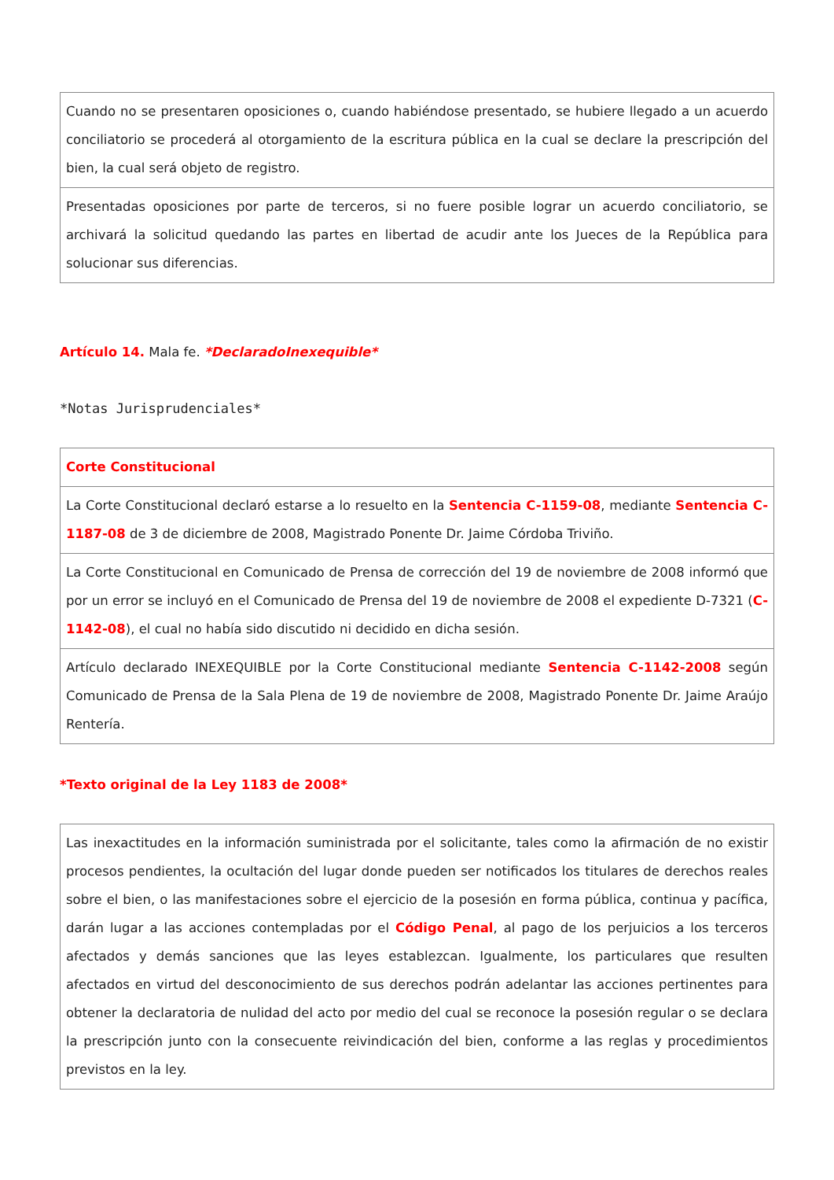| Cuando no se presentaren oposiciones o, cuando habiéndose presentado, se hubiere llegado a un acuerdo conciliatorio se procederá al otorgamiento de la escritura pública en la cual se declare la prescripción del bien, la cual será objeto de registro. |
| Presentadas oposiciones por parte de terceros, si no fuere posible lograr un acuerdo conciliatorio, se archivará la solicitud quedando las partes en libertad de acudir ante los Jueces de la República para solucionar sus diferencias. |
Artículo 14. Mala fe. *DeclaradoInexequible*
*Notas Jurisprudenciales*
| Corte Constitucional |
| La Corte Constitucional declaró estarse a lo resuelto en la Sentencia C-1159-08 , mediante Sentencia C-1187-08 de 3 de diciembre de 2008, Magistrado Ponente Dr. Jaime Córdoba Triviño. |
| La Corte Constitucional en Comunicado de Prensa de corrección del 19 de noviembre de 2008 informó que por un error se incluyó en el Comunicado de Prensa del 19 de noviembre de 2008 el expediente D-7321 ( C-1142-08 ), el cual no había sido discutido ni decidido en dicha sesión. |
| Artículo declarado INEXEQUIBLE por la Corte Constitucional mediante Sentencia C-1142-2008 según Comunicado de Prensa de la Sala Plena de 19 de noviembre de 2008, Magistrado Ponente Dr. Jaime Araújo Rentería. |
*Texto original de la Ley 1183 de 2008*
| Las inexactitudes en la información suministrada por el solicitante, tales como la afirmación de no existir procesos pendientes, la ocultación del lugar donde pueden ser notificados los titulares de derechos reales sobre el bien, o las manifestaciones sobre el ejercicio de la posesión en forma pública, continua y pacífica, darán lugar a las acciones contempladas por el Código Penal , al pago de los perjuicios a los terceros afectados y demás sanciones que las leyes establezcan. Igualmente, los particulares que resulten afectados en virtud del desconocimiento de sus derechos podrán adelantar las acciones pertinentes para obtener la declaratoria de nulidad del acto por medio del cual se reconoce la posesión regular o se declara la prescripción junto con la consecuente reivindicación del bien, conforme a las reglas y procedimientos previstos en la ley. |